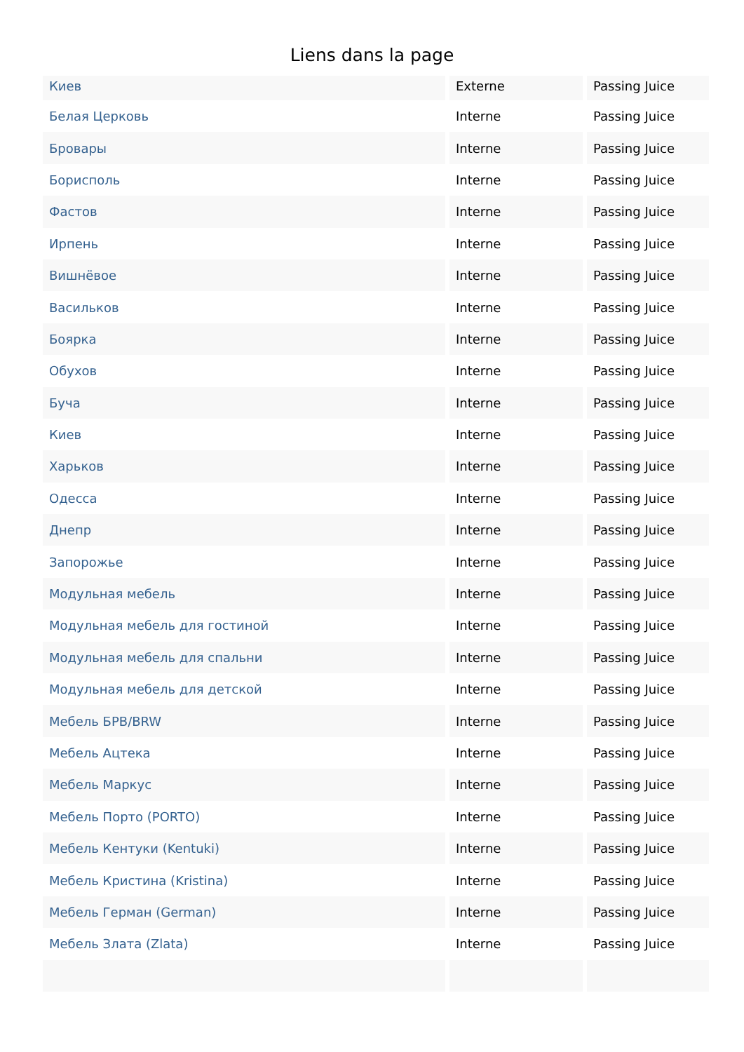Liens dans la page
| Киев | Externe | Passing Juice |
| Белая Церковь | Interne | Passing Juice |
| Бровары | Interne | Passing Juice |
| Борисполь | Interne | Passing Juice |
| Фастов | Interne | Passing Juice |
| Ирпень | Interne | Passing Juice |
| Вишнёвое | Interne | Passing Juice |
| Васильков | Interne | Passing Juice |
| Боярка | Interne | Passing Juice |
| Обухов | Interne | Passing Juice |
| Буча | Interne | Passing Juice |
| Киев | Interne | Passing Juice |
| Харьков | Interne | Passing Juice |
| Одесса | Interne | Passing Juice |
| Днепр | Interne | Passing Juice |
| Запорожье | Interne | Passing Juice |
| Модульная мебель | Interne | Passing Juice |
| Модульная мебель для гостиной | Interne | Passing Juice |
| Модульная мебель для спальни | Interne | Passing Juice |
| Модульная мебель для детской | Interne | Passing Juice |
| Мебель БРВ/BRW | Interne | Passing Juice |
| Мебель Ацтека | Interne | Passing Juice |
| Мебель Маркус | Interne | Passing Juice |
| Мебель Порто (PORTO) | Interne | Passing Juice |
| Мебель Кентуки (Kentuki) | Interne | Passing Juice |
| Мебель Кристина (Kristina) | Interne | Passing Juice |
| Мебель Герман (German) | Interne | Passing Juice |
| Мебель Злата (Zlata) | Interne | Passing Juice |